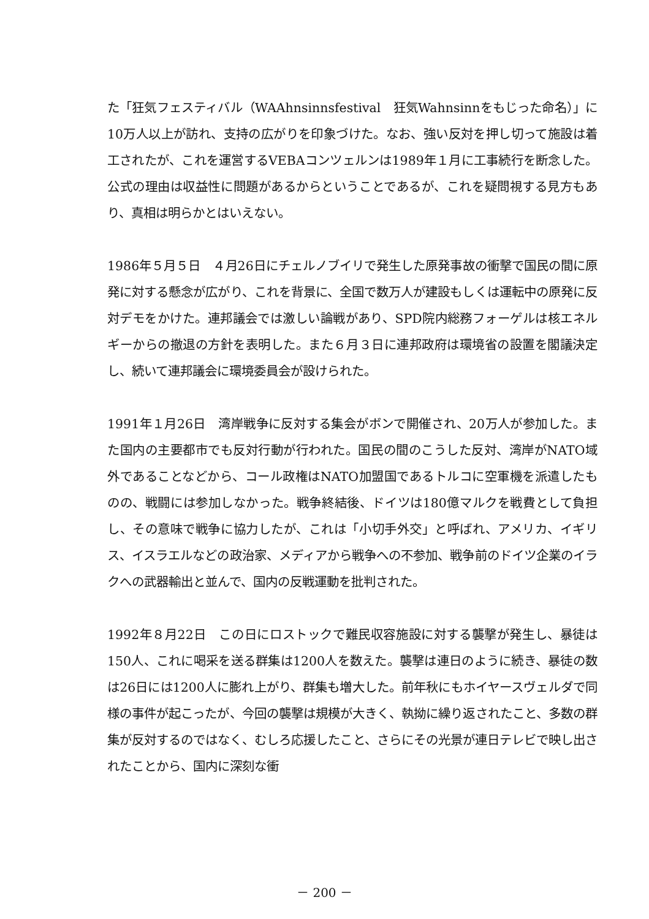た「狂気フェスティバル（WAAhnsinnsfestival　狂気Wahnsinnをもじった命名）」に10万人以上が訪れ、支持の広がりを印象づけた。なお、強い反対を押し切って施設は着工されたが、これを運営するVEBAコンツェルンは1989年１月に工事続行を断念した。公式の理由は収益性に問題があるからということであるが、これを疑問視する見方もあり、真相は明らかとはいえない。
1986年５月５日　４月26日にチェルノブイリで発生した原発事故の衝撃で国民の間に原発に対する懸念が広がり、これを背景に、全国で数万人が建設もしくは運転中の原発に反対デモをかけた。連邦議会では激しい論戦があり、SPD院内総務フォーゲルは核エネルギーからの撤退の方針を表明した。また６月３日に連邦政府は環境省の設置を閣議決定し、続いて連邦議会に環境委員会が設けられた。
1991年１月26日　湾岸戦争に反対する集会がボンで開催され、20万人が参加した。また国内の主要都市でも反対行動が行われた。国民の間のこうした反対、湾岸がNATO域外であることなどから、コール政権はNATO加盟国であるトルコに空軍機を派遣したものの、戦闘には参加しなかった。戦争終結後、ドイツは180億マルクを戦費として負担し、その意味で戦争に協力したが、これは「小切手外交」と呼ばれ、アメリカ、イギリス、イスラエルなどの政治家、メディアから戦争への不参加、戦争前のドイツ企業のイラクへの武器輸出と並んで、国内の反戦運動を批判された。
1992年８月22日　この日にロストックで難民収容施設に対する襲撃が発生し、暴徒は150人、これに喝采を送る群集は1200人を数えた。襲撃は連日のように続き、暴徒の数は26日には1200人に膨れ上がり、群集も増大した。前年秋にもホイヤースヴェルダで同様の事件が起こったが、今回の襲撃は規模が大きく、執拗に繰り返されたこと、多数の群集が反対するのではなく、むしろ応援したこと、さらにその光景が連日テレビで映し出されたことから、国内に深刻な衝
－ 200 －